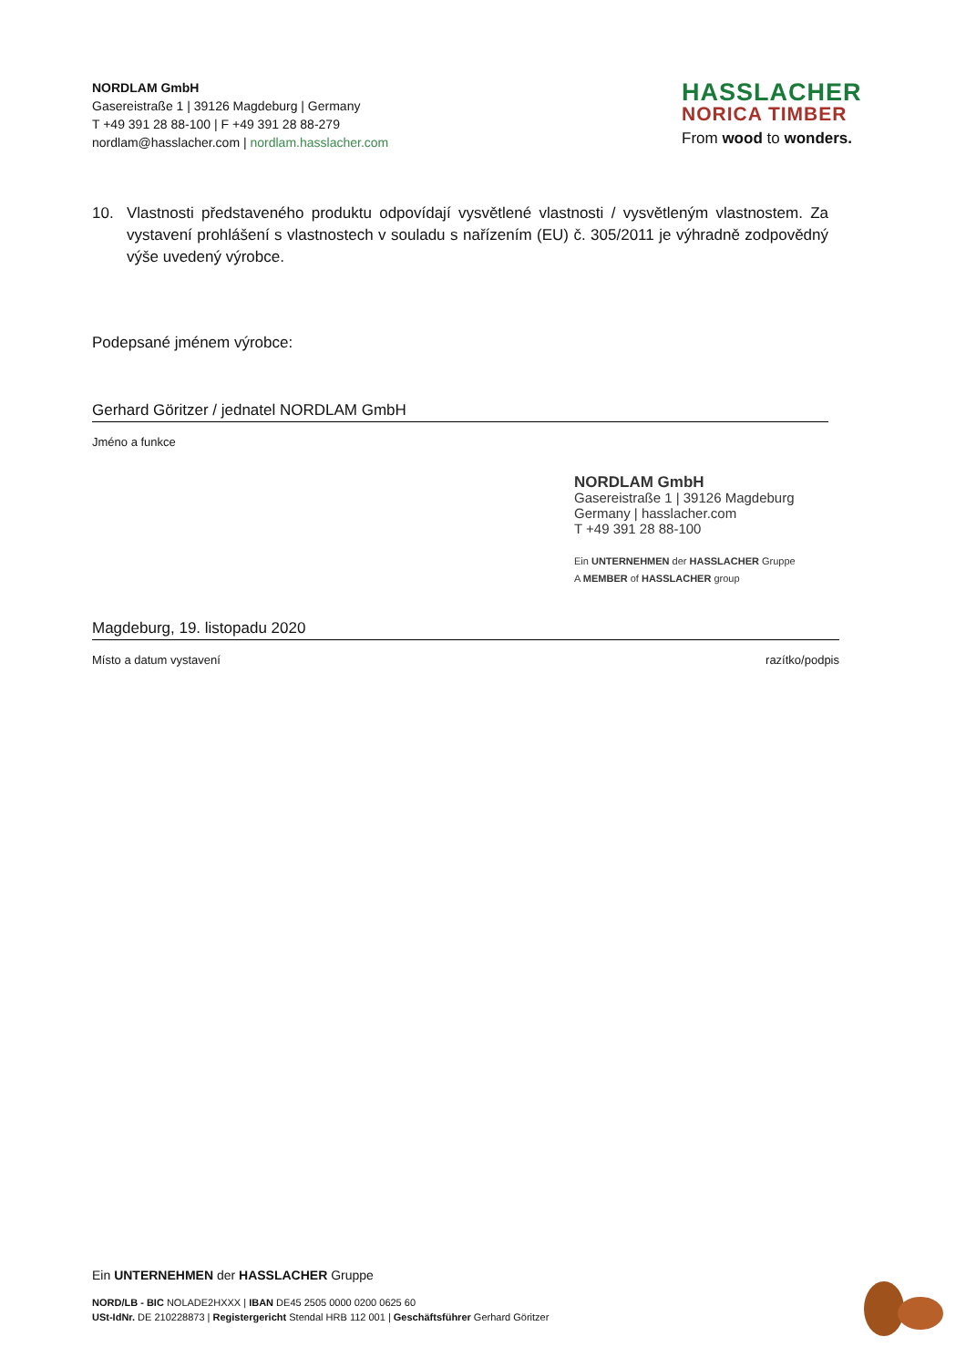NORDLAM GmbH
Gasereistraße 1 | 39126 Magdeburg | Germany
T +49 391 28 88-100 | F +49 391 28 88-279
nordlam@hasslacher.com | nordlam.hasslacher.com
HASSLACHER
NORICA TIMBER
From wood to wonders.
10. Vlastnosti představeného produktu odpovídají vysvětlené vlastnosti / vysvětleným vlastnostem. Za vystavení prohlášení s vlastnostech v souladu s nařízením (EU) č. 305/2011 je výhradně zodpovědný výše uvedený výrobce.
Podepsané jménem výrobce:
Gerhard Göritzer / jednatel NORDLAM GmbH
Jméno a funkce
Magdeburg, 19. listopadu 2020
Místo a datum vystavení razítko/podpis
NORDLAM GmbH
Gasereistraße 1 | 39126 Magdeburg
Germany | hasslacher.com
T +49 391 28 88-100
Ein UNTERNEHMEN der HASSLACHER Gruppe
A MEMBER of HASSLACHER group
Ein UNTERNEHMEN der HASSLACHER Gruppe
NORD/LB - BIC NOLADE2HXXX | IBAN DE45 2505 0000 0200 0625 60
USt-IdNr. DE 210228873 | Registergericht Stendal HRB 112 001 | Geschäftsführer Gerhard Göritzer